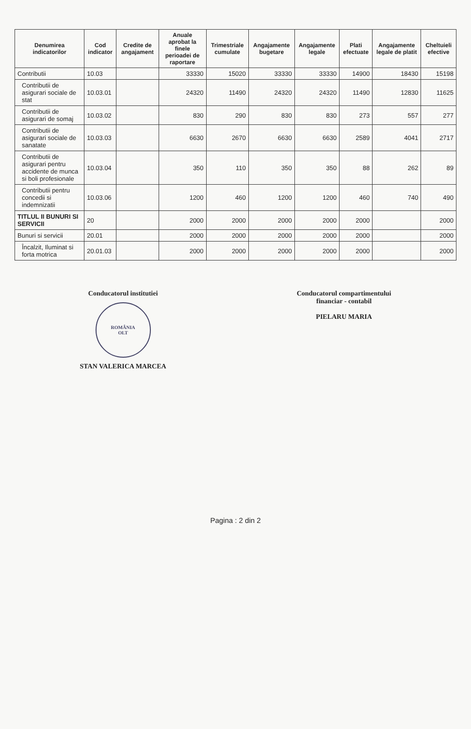| Denumirea indicatorilor | Cod indicator | Credite de angajament | Anuale aprobat la finele perioadei de raportare | Trimestriale cumulate | Angajamente bugetare | Angajamente legale | Plati efectuate | Angajamente legale de platit | Cheltuieli efective |
| --- | --- | --- | --- | --- | --- | --- | --- | --- | --- |
| Contributii | 10.03 | | 33330 | 15020 | 33330 | 33330 | 14900 | 18430 | 15198 |
| Contributii de asigurari sociale de stat | 10.03.01 | | 24320 | 11490 | 24320 | 24320 | 11490 | 12830 | 11625 |
| Contributii de asigurari de somaj | 10.03.02 | | 830 | 290 | 830 | 830 | 273 | 557 | 277 |
| Contributii de asigurari sociale de sanatate | 10.03.03 | | 6630 | 2670 | 6630 | 6630 | 2589 | 4041 | 2717 |
| Contributii de asigurari pentru accidente de munca si boli profesionale | 10.03.04 | | 350 | 110 | 350 | 350 | 88 | 262 | 89 |
| Contributii pentru concedii si indemnizatii | 10.03.06 | | 1200 | 460 | 1200 | 1200 | 460 | 740 | 490 |
| TITLUL II BUNURI SI SERVICII | 20 | | 2000 | 2000 | 2000 | 2000 | 2000 | | 2000 |
| Bunuri si servicii | 20.01 | | 2000 | 2000 | 2000 | 2000 | 2000 | | 2000 |
| Încalzit, Iluminat si forta motrica | 20.01.03 | | 2000 | 2000 | 2000 | 2000 | 2000 | | 2000 |
Conducatorul institutiei
ROMÂNIA
OLT
STAN VALERICA MARCEA
Conducatorul compartimentului
financiar - contabil
PIELARU MARIA
Pagina : 2 din 2